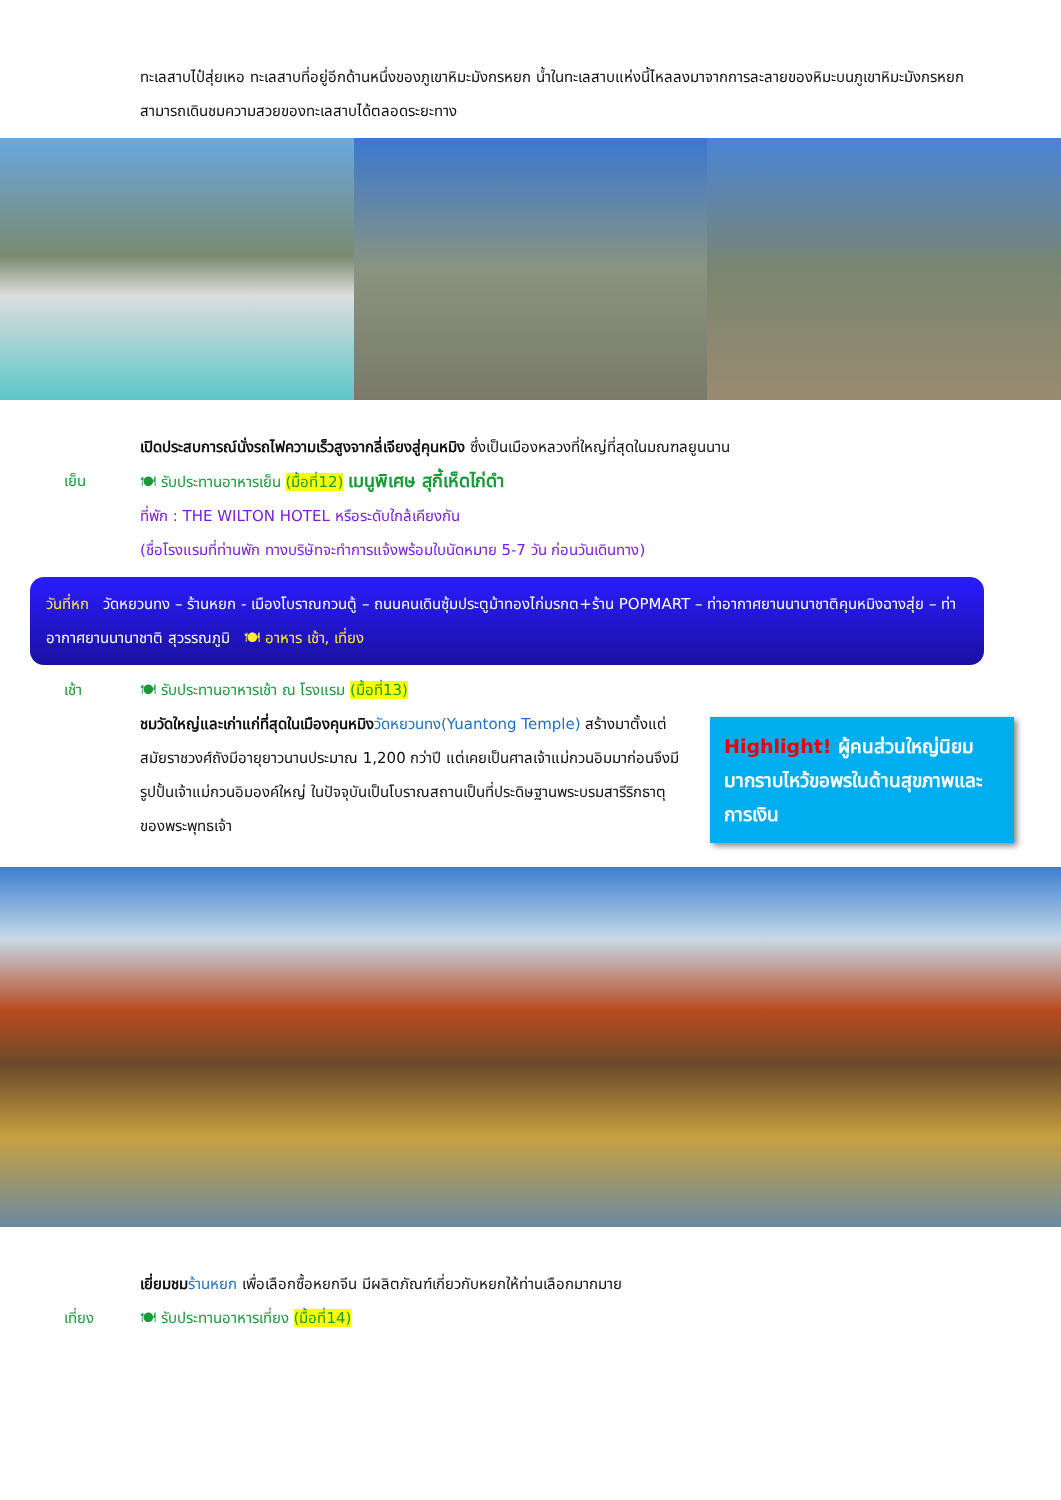ทะเลสาบไป๋สุ่ยเหอ ทะเลสาบที่อยู่อีกด้านหนึ่งของภูเขาหิมะมังกรหยก น้ำในทะเลสาบแห่งนี้ไหลลงมาจากการละลายของหิมะบนภูเขาหิมะมังกรหยก สามารถเดินชมความสวยของทะเลสาบได้ตลอดระยะทาง
เปิดประสบการณ์นั่งรถไฟความเร็วสูงจากลี่เจียงสู่คุนหมิง ซึ่งเป็นเมืองหลวงที่ใหญ่ที่สุดในมณฑลยูนนาน
เย็น 🍽 รับประทานอาหารเย็น (มื้อที่12) เมนูพิเศษ สุกี้เห็ดไก่ดำ
ที่พัก : THE WILTON HOTEL หรือระดับใกล้เคียงกัน
(ชื่อโรงแรมที่ท่านพัก ทางบริษัทจะทำการแจ้งพร้อมใบนัดหมาย 5-7 วัน ก่อนวันเดินทาง)
วันที่หก วัดหยวนทง – ร้านหยก - เมืองโบราณกวนตู้ – ถนนคนเดินซุ้มประตูม้าทองไก่มรกต+ร้าน POPMART – ท่าอากาศยานนานาชาติคุนหมิงฉางสุ่ย – ท่าอากาศยานนานาชาติ สุวรรณภูมิ 🍽 อาหาร เช้า, เที่ยง
เช้า 🍽 รับประทานอาหารเช้า ณ โรงแรม (มื้อที่13)
ชมวัดใหญ่และเก่าแก่ที่สุดในเมืองคุนหมิง วัดหยวนทง(Yuantong Temple) สร้างมาตั้งแต่สมัยราชวงศ์ถังมีอายุยาวนานประมาณ 1,200 กว่าปี แต่เคยเป็นศาลเจ้าแม่กวนอิมมาก่อนจึงมีรูปปั้นเจ้าแม่กวนอิมองค์ใหญ่ ในปัจจุบันเป็นโบราณสถานเป็นที่ประดิษฐานพระบรมสารีริกธาตุของพระพุทธเจ้า
Highlight! ผู้คนส่วนใหญ่นิยมมากราบไหว้ขอพรในด้านสุขภาพและการเงิน
เยี่ยมชม ร้านหยก เพื่อเลือกซื้อหยกจีน มีผลิตภัณฑ์เกี่ยวกับหยกให้ท่านเลือกมากมาย
เที่ยง 🍽 รับประทานอาหารเที่ยง (มื้อที่14)